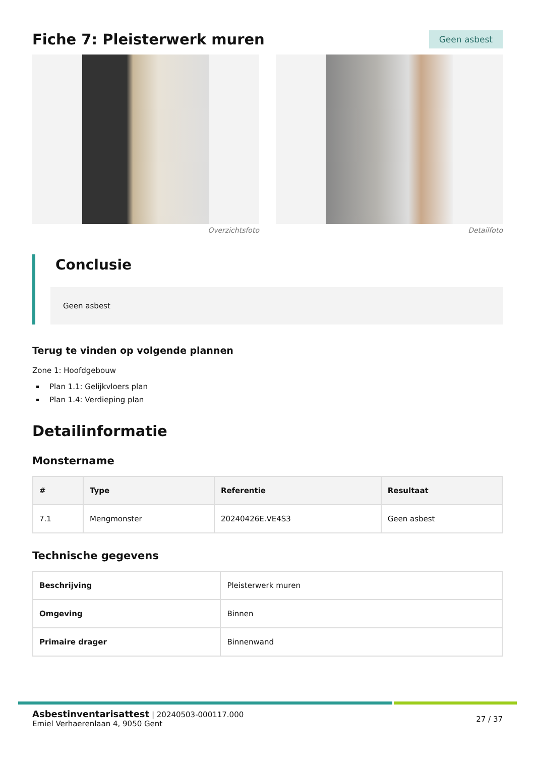Fiche 7: Pleisterwerk muren
Geen asbest
Overzichtsfoto Detailfoto
Conclusie
Geen asbest
Terug te vinden op volgende plannen
Zone 1: Hoofdgebouw
Plan 1.1: Gelijkvloers plan
Plan 1.4: Verdieping plan
Detailinformatie
Monstername
| # | Type | Referentie | Resultaat |
| --- | --- | --- | --- |
| 7.1 | Mengmonster | 20240426E.VE4S3 | Geen asbest |
Technische gegevens
| Beschrijving | Pleisterwerk muren |
| Omgeving | Binnen |
| Primaire drager | Binnenwand |
Asbestinventarisattest | 20240503-000117.000
Emiel Verhaerenlaan 4, 9050 Gent
27 / 37